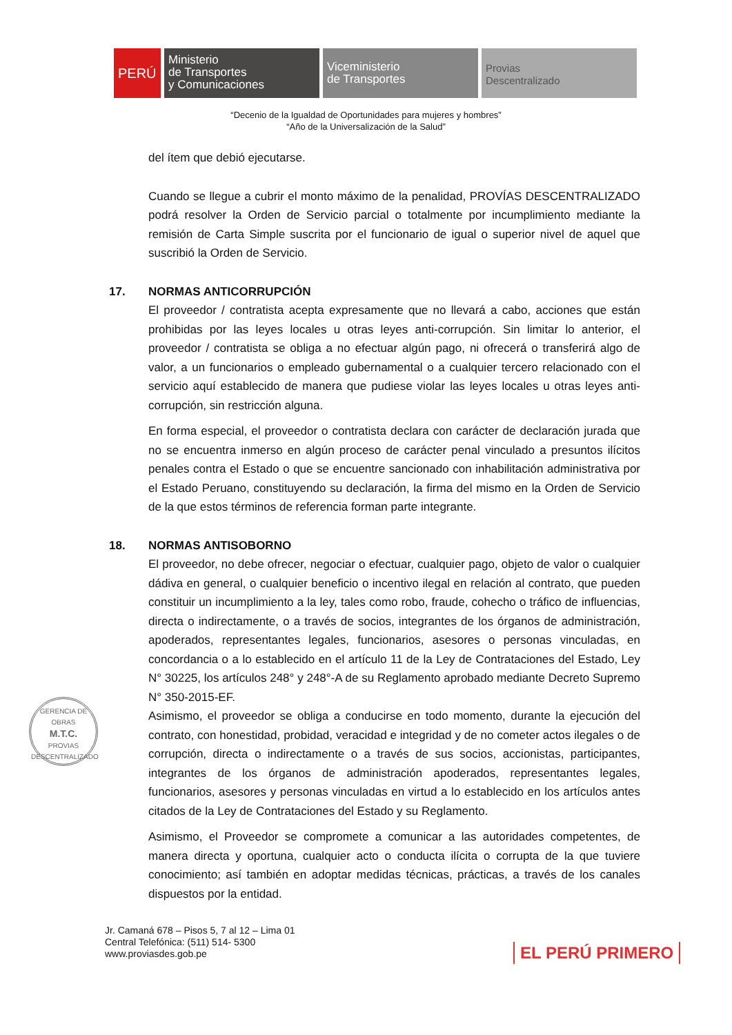PERÚ Ministerio
de Transportes
y Comunicaciones
Viceministerio
de Transportes
Provias
Descentralizado
“Decenio de la Igualdad de Oportunidades para mujeres y hombres”
“Año de la Universalización de la Salud”
del ítem que debió ejecutarse.
Cuando se llegue a cubrir el monto máximo de la penalidad, PROVÍAS DESCENTRALIZADO podrá resolver la Orden de Servicio parcial o totalmente por incumplimiento mediante la remisión de Carta Simple suscrita por el funcionario de igual o superior nivel de aquel que suscribió la Orden de Servicio.
17. NORMAS ANTICORRUPCIÓN
El proveedor / contratista acepta expresamente que no llevará a cabo, acciones que están prohibidas por las leyes locales u otras leyes anti-corrupción. Sin limitar lo anterior, el proveedor / contratista se obliga a no efectuar algún pago, ni ofrecerá o transferirá algo de valor, a un funcionarios o empleado gubernamental o a cualquier tercero relacionado con el servicio aquí establecido de manera que pudiese violar las leyes locales u otras leyes anti-corrupción, sin restricción alguna.
En forma especial, el proveedor o contratista declara con carácter de declaración jurada que no se encuentra inmerso en algún proceso de carácter penal vinculado a presuntos ilícitos penales contra el Estado o que se encuentre sancionado con inhabilitación administrativa por el Estado Peruano, constituyendo su declaración, la firma del mismo en la Orden de Servicio de la que estos términos de referencia forman parte integrante.
18. NORMAS ANTISOBORNO
El proveedor, no debe ofrecer, negociar o efectuar, cualquier pago, objeto de valor o cualquier dádiva en general, o cualquier beneficio o incentivo ilegal en relación al contrato, que pueden constituir un incumplimiento a la ley, tales como robo, fraude, cohecho o tráfico de influencias, directa o indirectamente, o a través de socios, integrantes de los órganos de administración, apoderados, representantes legales, funcionarios, asesores o personas vinculadas, en concordancia o a lo establecido en el artículo 11 de la Ley de Contrataciones del Estado, Ley N° 30225, los artículos 248° y 248°-A de su Reglamento aprobado mediante Decreto Supremo N° 350-2015-EF.
Asimismo, el proveedor se obliga a conducirse en todo momento, durante la ejecución del contrato, con honestidad, probidad, veracidad e integridad y de no cometer actos ilegales o de corrupción, directa o indirectamente o a través de sus socios, accionistas, participantes, integrantes de los órganos de administración apoderados, representantes legales, funcionarios, asesores y personas vinculadas en virtud a lo establecido en los artículos antes citados de la Ley de Contrataciones del Estado y su Reglamento.
Asimismo, el Proveedor se compromete a comunicar a las autoridades competentes, de manera directa y oportuna, cualquier acto o conducta ilícita o corrupta de la que tuviere conocimiento; así también en adoptar medidas técnicas, prácticas, a través de los canales dispuestos por la entidad.
GERENCIA DE OBRAS
M.T.C.
PROVIAS DESCENTRALIZADO
Jr. Camaná 678 – Pisos 5, 7 al 12 – Lima 01
Central Telefónica: (511) 514- 5300
www.proviasdes.gob.pe
EL PERÚ PRIMERO